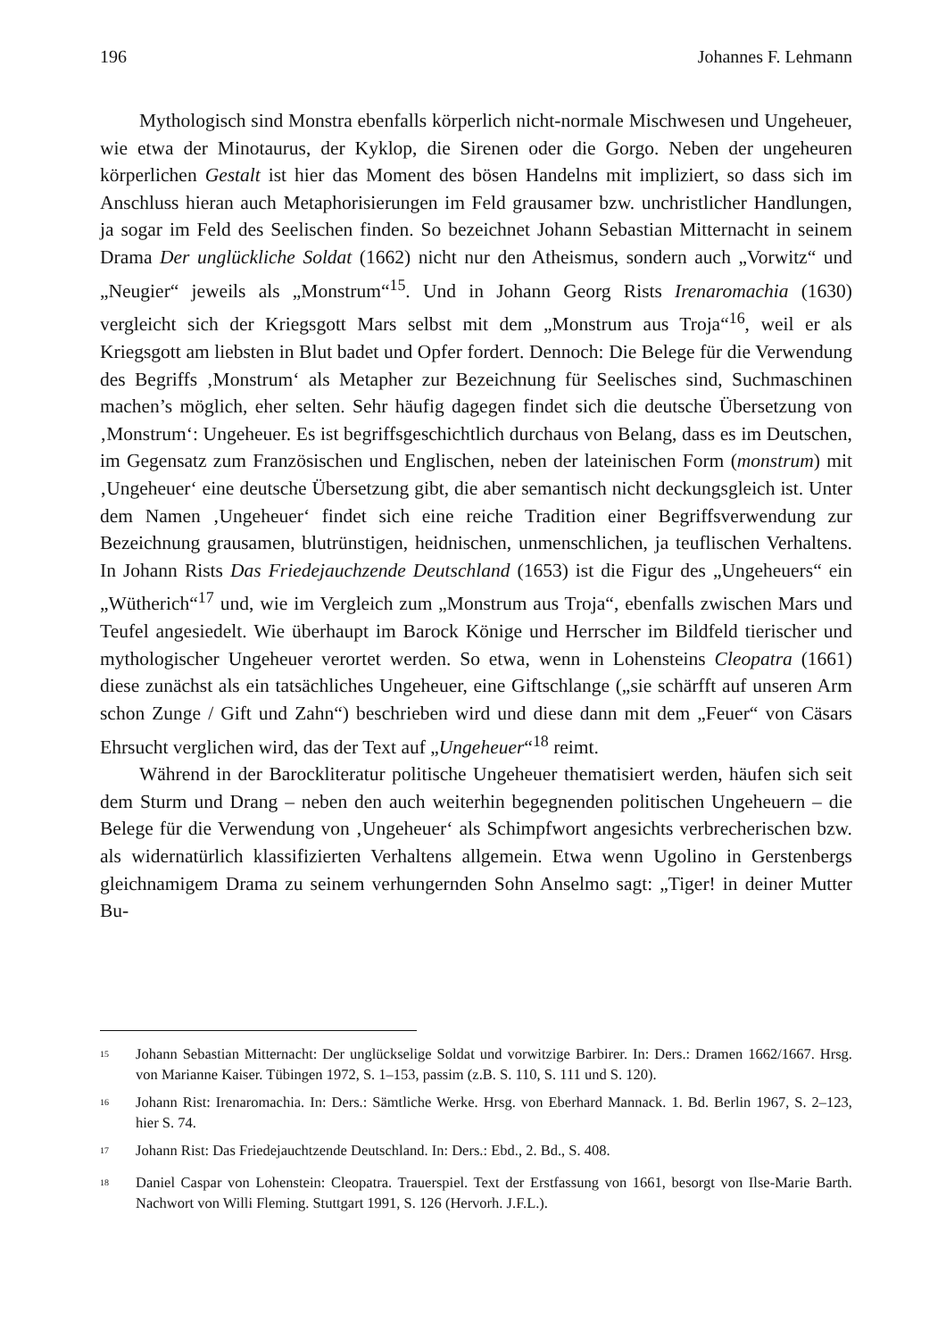196 Johannes F. Lehmann
Mythologisch sind Monstra ebenfalls körperlich nicht-normale Mischwesen und Ungeheuer, wie etwa der Minotaurus, der Kyklop, die Sirenen oder die Gorgo. Neben der ungeheuren körperlichen Gestalt ist hier das Moment des bösen Handelns mit impliziert, so dass sich im Anschluss hieran auch Metaphorisierungen im Feld grausamer bzw. unchristlicher Handlungen, ja sogar im Feld des Seelischen finden. So bezeichnet Johann Sebastian Mitternacht in seinem Drama Der unglückliche Soldat (1662) nicht nur den Atheismus, sondern auch „Vorwitz“ und „Neugier“ jeweils als „Monstrum“<sup>15</sup>. Und in Johann Georg Rists Irenaromachia (1630) vergleicht sich der Kriegsgott Mars selbst mit dem „Monstrum aus Troja“<sup>16</sup>, weil er als Kriegsgott am liebsten in Blut badet und Opfer fordert. Dennoch: Die Belege für die Verwendung des Begriffs ‚Monstrum‘ als Metapher zur Bezeichnung für Seelisches sind, Suchmaschinen machen’s möglich, eher selten. Sehr häufig dagegen findet sich die deutsche Übersetzung von ‚Monstrum‘: Ungeheuer. Es ist begriffsgeschichtlich durchaus von Belang, dass es im Deutschen, im Gegensatz zum Französischen und Englischen, neben der lateinischen Form (monstrum) mit ‚Ungeheuer‘ eine deutsche Übersetzung gibt, die aber semantisch nicht deckungsgleich ist. Unter dem Namen ‚Ungeheuer‘ findet sich eine reiche Tradition einer Begriffsverwendung zur Bezeichnung grausamen, blutrünstigen, heidnischen, unmenschlichen, ja teuflischen Verhaltens. In Johann Rists Das Friedejauchzende Deutschland (1653) ist die Figur des „Ungeheuers“ ein „Wütherich“<sup>17</sup> und, wie im Vergleich zum „Monstrum aus Troja“, ebenfalls zwischen Mars und Teufel angesiedelt. Wie überhaupt im Barock Könige und Herrscher im Bildfeld tierischer und mythologischer Ungeheuer verortet werden. So etwa, wenn in Lohensteins Cleopatra (1661) diese zunächst als ein tatsächliches Ungeheuer, eine Giftschlange („sie schärfft auf unseren Arm schon Zunge / Gift und Zahn“) beschrieben wird und diese dann mit dem „Feuer“ von Cäsars Ehrsucht verglichen wird, das der Text auf „Ungeheuer“<sup>18</sup> reimt.
Während in der Barockliteratur politische Ungeheuer thematisiert werden, häufen sich seit dem Sturm und Drang – neben den auch weiterhin begegnenden politischen Ungeheuern – die Belege für die Verwendung von ‚Ungeheuer‘ als Schimpfwort angesichts verbrecherischen bzw. als widernatürlich klassifizierten Verhaltens allgemein. Etwa wenn Ugolino in Gerstenbergs gleichnamigem Drama zu seinem verhungernden Sohn Anselmo sagt: „Tiger! in deiner Mutter Bu-
<sup>15</sup> Johann Sebastian Mitternacht: Der unglückselige Soldat und vorwitzige Barbirer. In: Ders.: Dramen 1662/1667. Hrsg. von Marianne Kaiser. Tübingen 1972, S. 1–153, passim (z.B. S. 110, S. 111 und S. 120).
<sup>16</sup> Johann Rist: Irenaromachia. In: Ders.: Sämtliche Werke. Hrsg. von Eberhard Mannack. 1. Bd. Berlin 1967, S. 2–123, hier S. 74.
<sup>17</sup> Johann Rist: Das Friedejauchtzende Deutschland. In: Ders.: Ebd., 2. Bd., S. 408.
<sup>18</sup> Daniel Caspar von Lohenstein: Cleopatra. Trauerspiel. Text der Erstfassung von 1661, besorgt von Ilse-Marie Barth. Nachwort von Willi Fleming. Stuttgart 1991, S. 126 (Hervorh. J.F.L.).